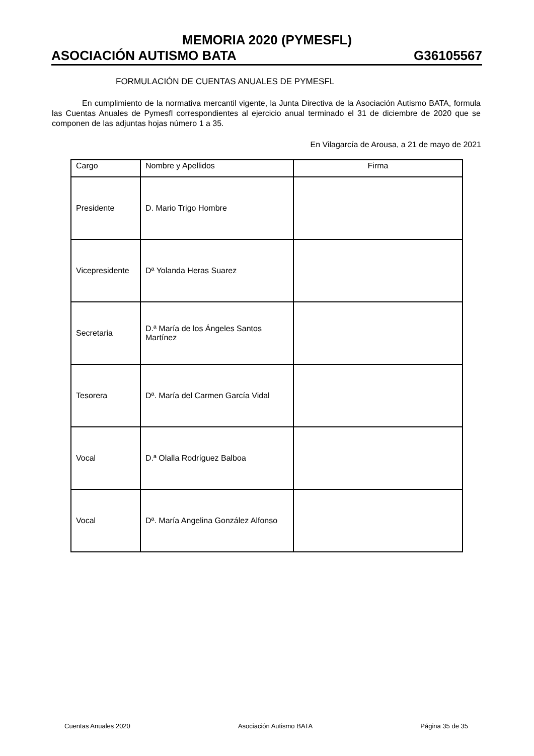MEMORIA 2020 (PYMESFL)
ASOCIACIÓN AUTISMO BATA G36105567
FORMULACIÓN DE CUENTAS ANUALES DE PYMESFL
En cumplimiento de la normativa mercantil vigente, la Junta Directiva de la Asociación Autismo BATA, formula las Cuentas Anuales de Pymesfl correspondientes al ejercicio anual terminado el 31 de diciembre de 2020 que se componen de las adjuntas hojas número 1 a 35.
En Vilagarcía de Arousa, a 21 de mayo de 2021
| Cargo | Nombre y Apellidos | Firma |
| --- | --- | --- |
| Presidente | D. Mario Trigo Hombre | |
| Vicepresidente | Dª Yolanda Heras Suarez | |
| Secretaria | D.ª María de los Ángeles Santos Martínez | |
| Tesorera | Dª. María del Carmen García Vidal | |
| Vocal | D.ª Olalla Rodríguez Balboa | |
| Vocal | Dª. María Angelina González Alfonso | |
Cuentas Anuales 2020 Asociación Autismo BATA Página 35 de 35